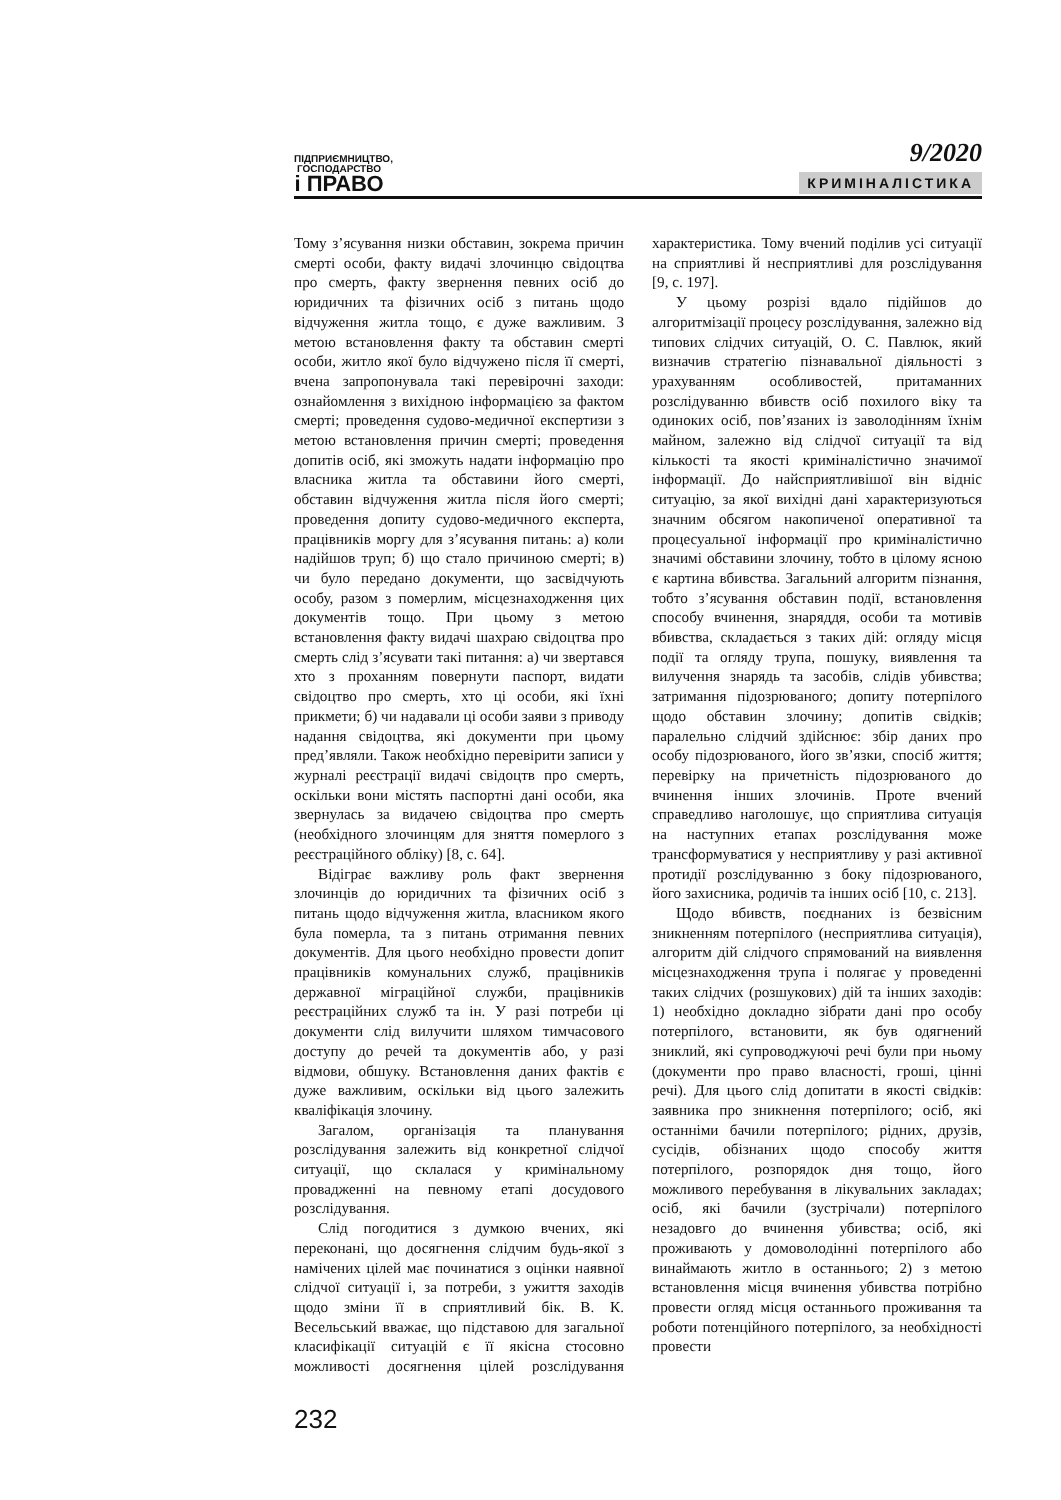ПІДПРИЄМНИЦТВО,
ГОСПОДАРСТВО
і ПРАВО
9/2020
КРИМІНАЛІСТИКА
Тому з’ясування низки обставин, зокрема причин смерті особи, факту видачі злочинцю свідоцтва про смерть, факту звернення певних осіб до юридичних та фізичних осіб з питань щодо відчуження житла тощо, є дуже важливим. З метою встановлення факту та обставин смерті особи, житло якої було відчужено після її смерті, вчена запропонувала такі перевірочні заходи: ознайомлення з вихідною інформацією за фактом смерті; проведення судово-медичної експертизи з метою встановлення причин смерті; проведення допитів осіб, які зможуть надати інформацію про власника житла та обставини його смерті, обставин відчуження житла після його смерті; проведення допиту судово-медичного експерта, працівників моргу для з’ясування питань: а) коли надійшов труп; б) що стало причиною смерті; в) чи було передано документи, що засвідчують особу, разом з померлим, місцезнаходження цих документів тощо. При цьому з метою встановлення факту видачі шахраю свідоцтва про смерть слід з’ясувати такі питання: а) чи звертався хто з проханням повернути паспорт, видати свідоцтво про смерть, хто ці особи, які їхні прикмети; б) чи надавали ці особи заяви з приводу надання свідоцтва, які документи при цьому пред’являли. Також необхідно перевірити записи у журналі реєстрації видачі свідоцтв про смерть, оскільки вони містять паспортні дані особи, яка звернулась за видачею свідоцтва про смерть (необхідного злочинцям для зняття померлого з реєстраційного обліку) [8, с. 64].
Відіграє важливу роль факт звернення злочинців до юридичних та фізичних осіб з питань щодо відчуження житла, власником якого була померла, та з питань отримання певних документів. Для цього необхідно провести допит працівників комунальних служб, працівників державної міграційної служби, працівників реєстраційних служб та ін. У разі потреби ці документи слід вилучити шляхом тимчасового доступу до речей та документів або, у разі відмови, обшуку. Встановлення даних фактів є дуже важливим, оскільки від цього залежить кваліфікація злочину.
Загалом, організація та планування розслідування залежить від конкретної слідчої ситуації, що склалася у кримінальному провадженні на певному етапі досудового розслідування.
Слід погодитися з думкою вчених, які переконані, що досягнення слідчим будь-якої з намічених цілей має починатися з оцінки наявної слідчої ситуації і, за потреби, з ужиття заходів щодо зміни її в сприятливий бік. В. К. Весельський вважає, що підставою для загальної класифікації ситуацій є її якісна стосовно можливості досягнення цілей розслідування характеристика. Тому вчений поділив усі ситуації на сприятливі й несприятливі для розслідування [9, с. 197].
У цьому розрізі вдало підійшов до алгоритмізації процесу розслідування, залежно від типових слідчих ситуацій, О. С. Павлюк, який визначив стратегію пізнавальної діяльності з урахуванням особливостей, притаманних розслідуванню вбивств осіб похилого віку та одиноких осіб, пов’язаних із заволодінням їхнім майном, залежно від слідчої ситуації та від кількості та якості криміналістично значимої інформації. До найсприятливішої він відніс ситуацію, за якої вихідні дані характеризуються значним обсягом накопиченої оперативної та процесуальної інформації про криміналістично значимі обставини злочину, тобто в цілому ясною є картина вбивства. Загальний алгоритм пізнання, тобто з’ясування обставин події, встановлення способу вчинення, знаряддя, особи та мотивів вбивства, складається з таких дій: огляду місця події та огляду трупа, пошуку, виявлення та вилучення знарядь та засобів, слідів убивства; затримання підозрюваного; допиту потерпілого щодо обставин злочину; допитів свідків; паралельно слідчий здійснює: збір даних про особу підозрюваного, його зв’язки, спосіб життя; перевірку на причетність підозрюваного до вчинення інших злочинів. Проте вчений справедливо наголошує, що сприятлива ситуація на наступних етапах розслідування може трансформуватися у несприятливу у разі активної протидії розслідуванню з боку підозрюваного, його захисника, родичів та інших осіб [10, с. 213].
Щодо вбивств, поєднаних із безвісним зникненням потерпілого (несприятлива ситуація), алгоритм дій слідчого спрямований на виявлення місцезнаходження трупа і полягає у проведенні таких слідчих (розшукових) дій та інших заходів: 1) необхідно докладно зібрати дані про особу потерпілого, встановити, як був одягнений зниклий, які супроводжуючі речі були при ньому (документи про право власності, гроші, цінні речі). Для цього слід допитати в якості свідків: заявника про зникнення потерпілого; осіб, які останніми бачили потерпілого; рідних, друзів, сусідів, обізнаних щодо способу життя потерпілого, розпорядок дня тощо, його можливого перебування в лікувальних закладах; осіб, які бачили (зустрічали) потерпілого незадовго до вчинення убивства; осіб, які проживають у домоволодінні потерпілого або винаймають житло в останнього; 2) з метою встановлення місця вчинення убивства потрібно провести огляд місця останнього проживання та роботи потенційного потерпілого, за необхідності провести
232